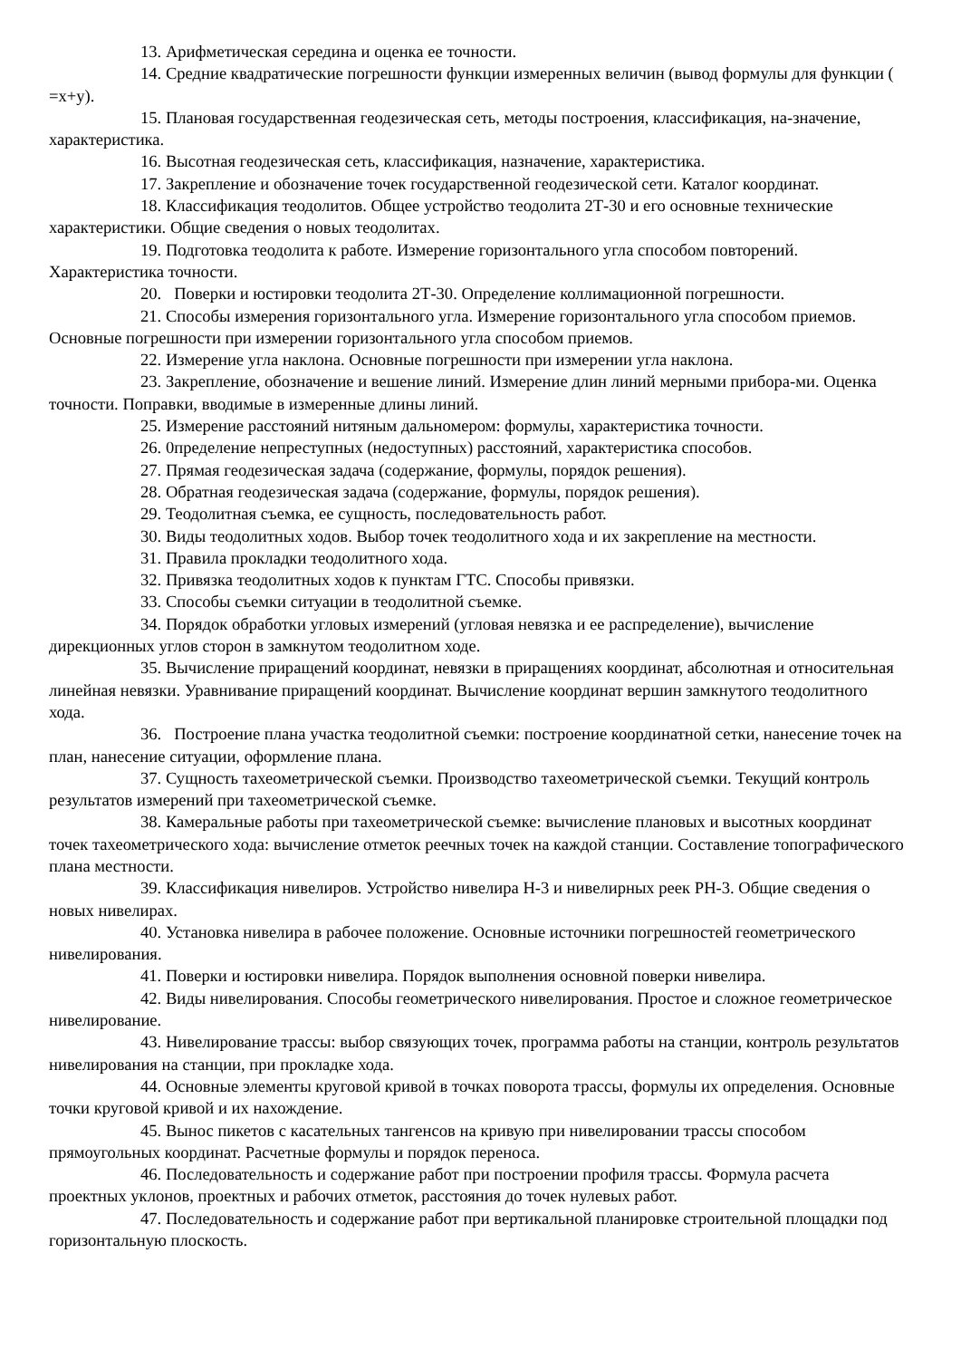13. Арифметическая середина и оценка ее точности.
14. Средние квадратические погрешности функции измеренных величин (вывод формулы для функции ( =x+y).
15. Плановая государственная геодезическая сеть, методы построения, классификация, на-значение, характеристика.
16. Высотная геодезическая сеть, классификация, назначение, характеристика.
17. Закрепление и обозначение точек государственной геодезической сети. Каталог координат.
18. Классификация теодолитов. Общее устройство теодолита 2Т-30 и его основные технические характеристики. Общие сведения о новых теодолитах.
19. Подготовка теодолита к работе. Измерение горизонтального угла способом повторений. Характеристика точности.
20. Поверки и юстировки теодолита 2Т-30. Определение коллимационной погрешности.
21. Способы измерения горизонтального угла. Измерение горизонтального угла способом приемов. Основные погрешности при измерении горизонтального угла способом приемов.
22. Измерение угла наклона. Основные погрешности при измерении угла наклона.
23. Закрепление, обозначение и вешение линий. Измерение длин линий мерными прибора-ми. Оценка точности. Поправки, вводимые в измеренные длины линий.
25. Измерение расстояний нитяным дальномером: формулы, характеристика точности.
26. 0пределение непреступных (недоступных) расстояний, характеристика способов.
27. Прямая геодезическая задача (содержание, формулы, порядок решения).
28. Обратная геодезическая задача (содержание, формулы, порядок решения).
29. Теодолитная съемка, ее сущность, последовательность работ.
30. Виды теодолитных ходов. Выбор точек теодолитного хода и их закрепление на местности.
31. Правила прокладки теодолитного хода.
32. Привязка теодолитных ходов к пунктам ГТС. Способы привязки.
33. Способы съемки ситуации в теодолитной съемке.
34. Порядок обработки угловых измерений (угловая невязка и ее распределение), вычисление дирекционных углов сторон в замкнутом теодолитном ходе.
35. Вычисление приращений координат, невязки в приращениях координат, абсолютная и относительная линейная невязки. Уравнивание приращений координат. Вычисление координат вершин замкнутого теодолитного хода.
36. Построение плана участка теодолитной съемки: построение координатной сетки, нанесение точек на план, нанесение ситуации, оформление плана.
37. Сущность тахеометрической съемки. Производство тахеометрической съемки. Текущий контроль результатов измерений при тахеометрической съемке.
38. Камеральные работы при тахеометрической съемке: вычисление плановых и высотных координат точек тахеометрического хода: вычисление отметок реечных точек на каждой станции. Составление топографического плана местности.
39. Классификация нивелиров. Устройство нивелира Н-3 и нивелирных реек РН-3. Общие сведения о новых нивелирах.
40. Установка нивелира в рабочее положение. Основные источники погрешностей геометрического нивелирования.
41. Поверки и юстировки нивелира. Порядок выполнения основной поверки нивелира.
42. Виды нивелирования. Способы геометрического нивелирования. Простое и сложное геометрическое нивелирование.
43. Нивелирование трассы: выбор связующих точек, программа работы на станции, контроль результатов нивелирования на станции, при прокладке хода.
44. Основные элементы круговой кривой в точках поворота трассы, формулы их определения. Основные точки круговой кривой и их нахождение.
45. Вынос пикетов с касательных тангенсов на кривую при нивелировании трассы способом прямоугольных координат. Расчетные формулы и порядок переноса.
46. Последовательность и содержание работ при построении профиля трассы. Формула расчета проектных уклонов, проектных и рабочих отметок, расстояния до точек нулевых работ.
47. Последовательность и содержание работ при вертикальной планировке строительной площадки под горизонтальную плоскость.